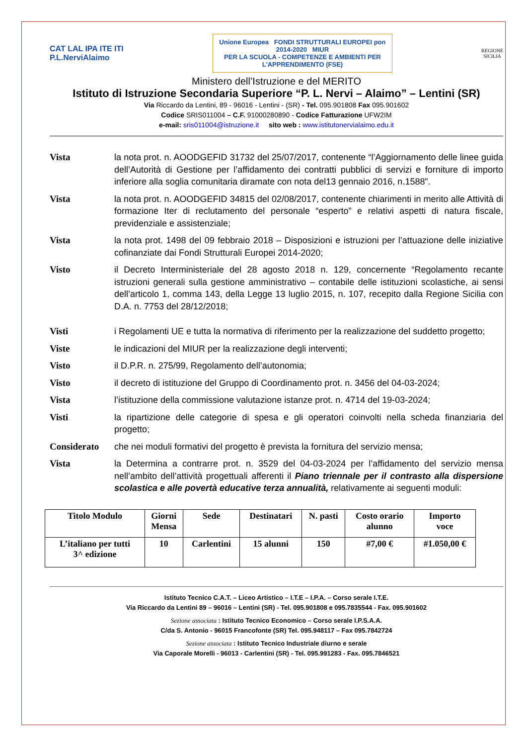CAT LAL IPA ITE ITI
P.L.NerviAlaimo
Unione Europea FONDI STRUTTURALI EUROPEI pon 2014-2020 MIUR
PER LA SCUOLA - COMPETENZE E AMBIENTI PER L'APPRENDIMENTO (FSE)
REGIONE
SICILIA
Ministero dell’Istruzione e del MERITO
Istituto di Istruzione Secondaria Superiore “P. L. Nervi – Alaimo” – Lentini (SR)
Via Riccardo da Lentini, 89 - 96016 - Lentini - (SR) - Tel. 095.901808 Fax 095.901602
Codice SRIS011004 – C.F. 91000280890 - Codice Fatturazione UFW2IM
e-mail: sris011004@istruzione.it sito web : www.istitutonervialaimo.edu.it
Vista la nota prot. n. AOODGEFID 31732 del 25/07/2017, contenente “l’Aggiornamento delle linee guida dell’Autorità di Gestione per l’affidamento dei contratti pubblici di servizi e forniture di importo inferiore alla soglia comunitaria diramate con nota del13 gennaio 2016, n.1588”.
Vista la nota prot. n. AOODGEFID 34815 del 02/08/2017, contenente chiarimenti in merito alle Attività di formazione Iter di reclutamento del personale “esperto” e relativi aspetti di natura fiscale, previdenziale e assistenziale;
Vista la nota prot. 1498 del 09 febbraio 2018 – Disposizioni e istruzioni per l’attuazione delle iniziative cofinanziate dai Fondi Strutturali Europei 2014-2020;
Visto il Decreto Interministeriale del 28 agosto 2018 n. 129, concernente “Regolamento recante istruzioni generali sulla gestione amministrativo – contabile delle istituzioni scolastiche, ai sensi dell’articolo 1, comma 143, della Legge 13 luglio 2015, n. 107, recepito dalla Regione Sicilia con D.A. n. 7753 del 28/12/2018;
Visti i Regolamenti UE e tutta la normativa di riferimento per la realizzazione del suddetto progetto;
Viste le indicazioni del MIUR per la realizzazione degli interventi;
Visto il D.P.R. n. 275/99, Regolamento dell’autonomia;
Visto il decreto di istituzione del Gruppo di Coordinamento prot. n. 3456 del 04-03-2024;
Vista l’istituzione della commissione valutazione istanze prot. n. 4714 del 19-03-2024;
Visti la ripartizione delle categorie di spesa e gli operatori coinvolti nella scheda finanziaria del progetto;
Considerato che nei moduli formativi del progetto è prevista la fornitura del servizio mensa;
Vista la Determina a contrarre prot. n. 3529 del 04-03-2024 per l’affidamento del servizio mensa nell’ambito dell’attività progettuali afferenti il Piano triennale per il contrasto alla dispersione scolastica e alle povertà educative terza annualità, relativamente ai seguenti moduli:
| Titolo Modulo | Giorni Mensa | Sede | Destinatari | N. pasti | Costo orario alunno | Importo voce |
| --- | --- | --- | --- | --- | --- | --- |
| L’italiano per tutti 3^ edizione | 10 | Carlentini | 15 alunni | 150 | #7,00 € | #1.050,00 € |
Istituto Tecnico C.A.T. – Liceo Artistico – I.T.E – I.P.A. – Corso serale I.T.E.
Via Riccardo da Lentini 89 – 96016 – Lentini (SR) - Tel. 095.901808 e 095.7835544 - Fax. 095.901602
Sezione associata : Istituto Tecnico Economico – Corso serale I.P.S.A.A.
C/da S. Antonio - 96015 Francofonte (SR) Tel. 095.948117 – Fax 095.7842724
Sezione associata : Istituto Tecnico Industriale diurno e serale
Via Caporale Morelli - 96013 - Carlentini (SR) - Tel. 095.991283 - Fax. 095.7846521